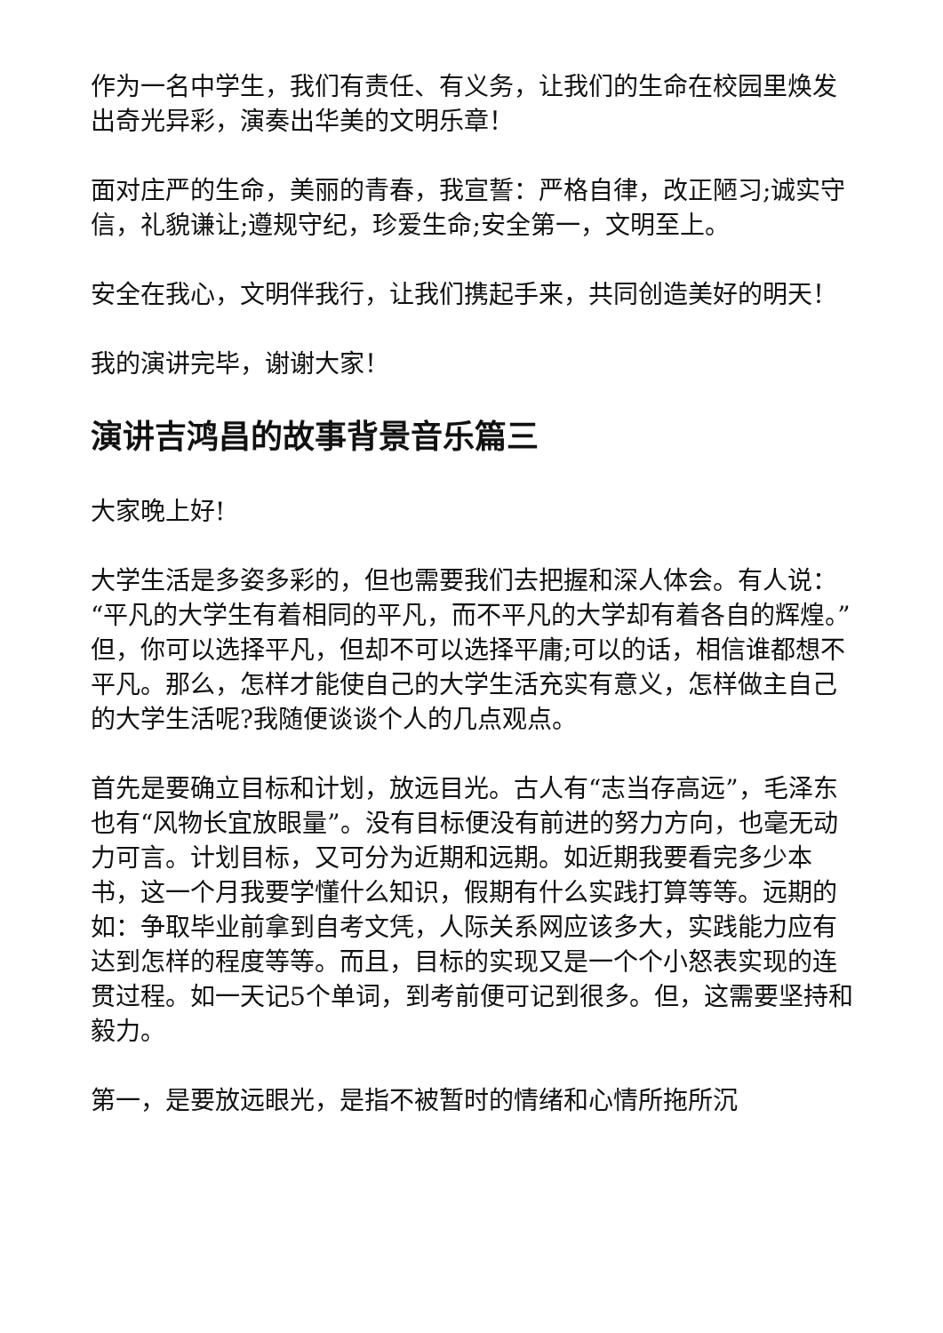作为一名中学生，我们有责任、有义务，让我们的生命在校园里焕发出奇光异彩，演奏出华美的文明乐章！
面对庄严的生命，美丽的青春，我宣誓：严格自律，改正陋习;诚实守信，礼貌谦让;遵规守纪，珍爱生命;安全第一，文明至上。
安全在我心，文明伴我行，让我们携起手来，共同创造美好的明天！
我的演讲完毕，谢谢大家！
演讲吉鸿昌的故事背景音乐篇三
大家晚上好!
大学生活是多姿多彩的，但也需要我们去把握和深人体会。有人说：“平凡的大学生有着相同的平凡，而不平凡的大学却有着各自的辉煌。”但，你可以选择平凡，但却不可以选择平庸;可以的话，相信谁都想不平凡。那么，怎样才能使自己的大学生活充实有意义，怎样做主自己的大学生活呢?我随便谈谈个人的几点观点。
首先是要确立目标和计划，放远目光。古人有“志当存高远”，毛泽东也有“风物长宜放眼量”。没有目标便没有前进的努力方向，也毫无动力可言。计划目标，又可分为近期和远期。如近期我要看完多少本书，这一个月我要学懂什么知识，假期有什么实践打算等等。远期的如：争取毕业前拿到自考文凭，人际关系网应该多大，实践能力应有达到怎样的程度等等。而且，目标的实现又是一个个小怒表实现的连贯过程。如一天记5个单词，到考前便可记到很多。但，这需要坚持和毅力。
第一，是要放远眼光，是指不被暂时的情绪和心情所拖所沉